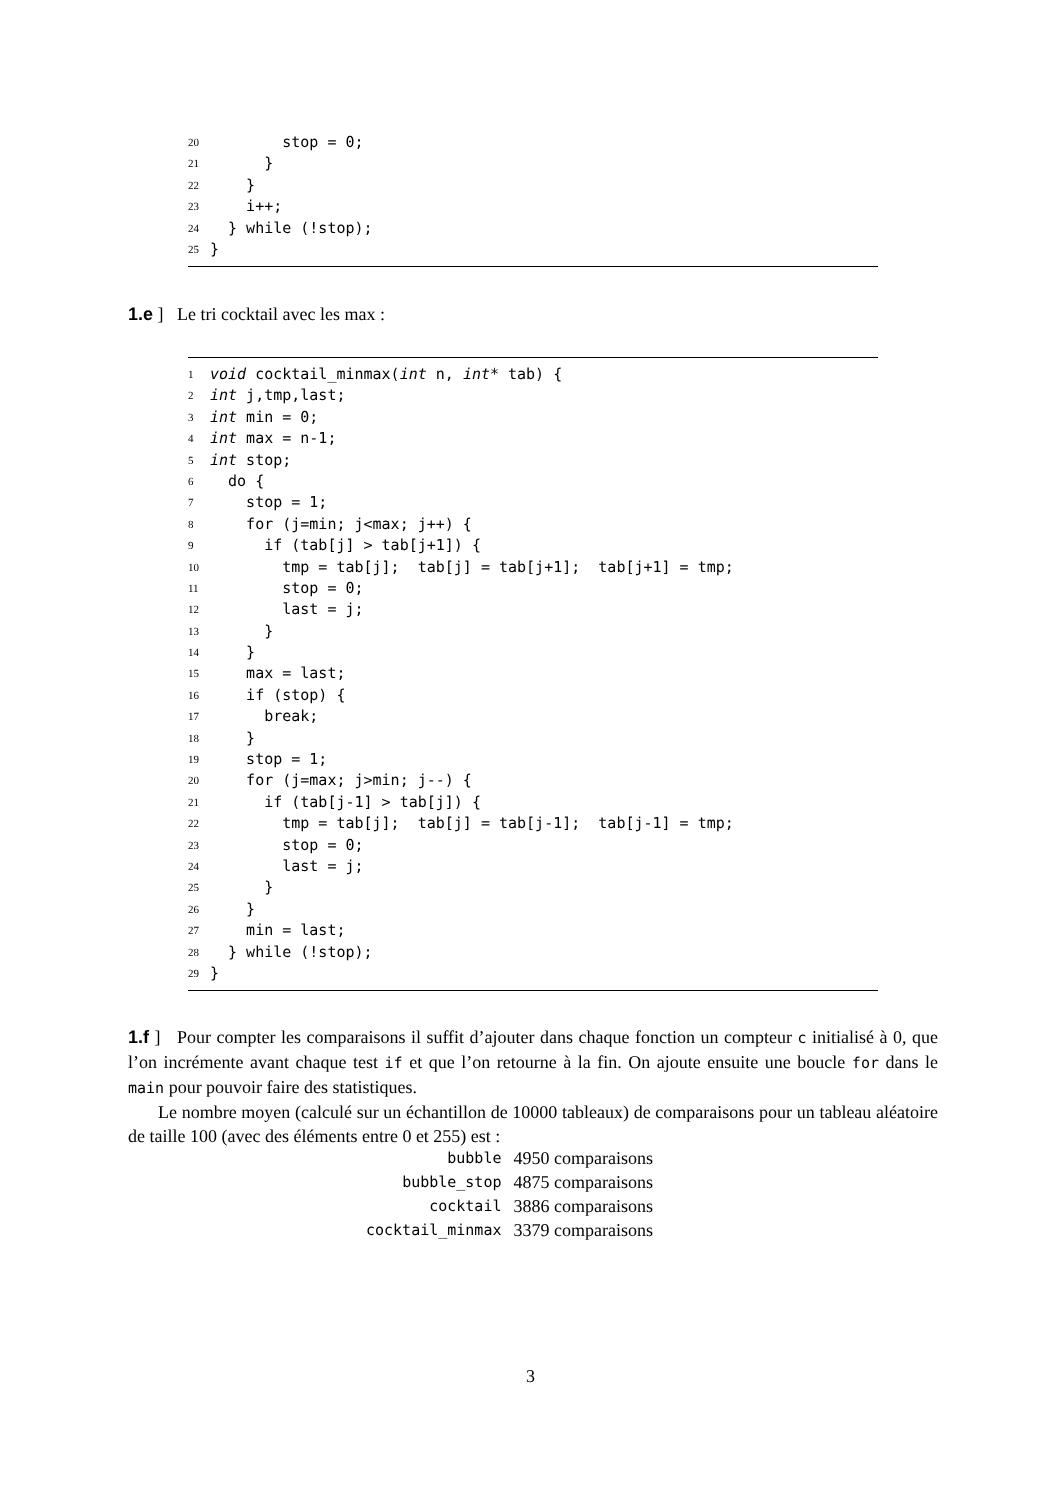20 stop = 0;
21 }
22 }
23 i++;
24 } while (!stop);
25 }
1.e ] Le tri cocktail avec les max :
1 void cocktail_minmax(int n, int* tab) {
2 int j,tmp,last;
3 int min = 0;
4 int max = n-1;
5 int stop;
6 do {
7 stop = 1;
8 for (j=min; j<max; j++) {
9 if (tab[j] > tab[j+1]) {
10 tmp = tab[j]; tab[j] = tab[j+1]; tab[j+1] = tmp;
11 stop = 0;
12 last = j;
13 }
14 }
15 max = last;
16 if (stop) {
17 break;
18 }
19 stop = 1;
20 for (j=max; j>min; j--) {
21 if (tab[j-1] > tab[j]) {
22 tmp = tab[j]; tab[j] = tab[j-1]; tab[j-1] = tmp;
23 stop = 0;
24 last = j;
25 }
26 }
27 min = last;
28 } while (!stop);
29 }
1.f ] Pour compter les comparaisons il suffit d’ajouter dans chaque fonction un compteur c initialisé à 0, que l’on incrémente avant chaque test if et que l’on retourne à la fin. On ajoute ensuite une boucle for dans le main pour pouvoir faire des statistiques.
Le nombre moyen (calculé sur un échantillon de 10000 tableaux) de comparaisons pour un tableau aléatoire de taille 100 (avec des éléments entre 0 et 255) est :
| bubble | 4950 comparaisons |
| bubble_stop | 4875 comparaisons |
| cocktail | 3886 comparaisons |
| cocktail_minmax | 3379 comparaisons |
3